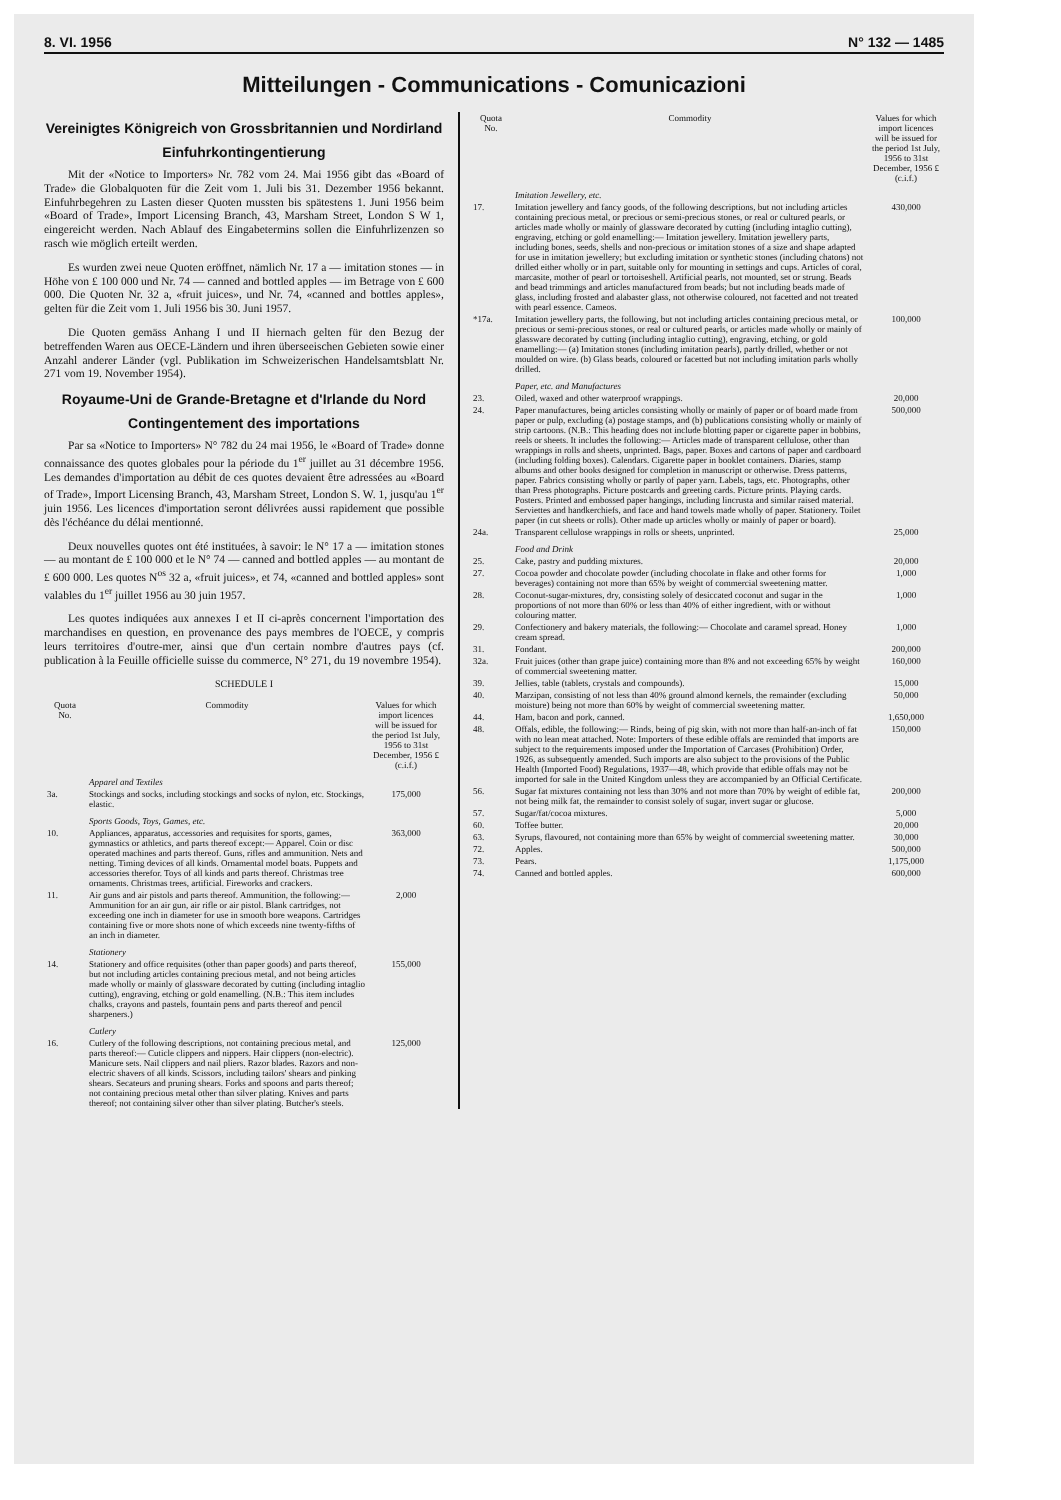8. VI. 1956 N° 132 — 1485
Mitteilungen - Communications - Comunicazioni
Vereinigtes Königreich von Grossbritannien und Nordirland
Einfuhrkontingentierung
Mit der «Notice to Importers» Nr. 782 vom 24. Mai 1956 gibt das «Board of Trade» die Globalquoten für die Zeit vom 1. Juli bis 31. Dezember 1956 bekannt. Einfuhrbegehren zu Lasten dieser Quoten mussten bis spätestens 1. Juni 1956 beim «Board of Trade», Import Licensing Branch, 43, Marsham Street, London S W 1, eingereicht werden. Nach Ablauf des Eingabetermins sollen die Einfuhrlizenzen so rasch wie möglich erteilt werden.
Es wurden zwei neue Quoten eröffnet, nämlich Nr. 17 a — imitation stones — in Höhe von £ 100 000 und Nr. 74 — canned and bottled apples — im Betrage von £ 600 000. Die Quoten Nr. 32 a, «fruit juices», und Nr. 74, «canned and bottles apples», gelten für die Zeit vom 1. Juli 1956 bis 30. Juni 1957.
Die Quoten gemäss Anhang I und II hiernach gelten für den Bezug der betreffenden Waren aus OECE-Ländern und ihren überseeischen Gebieten sowie einer Anzahl anderer Länder (vgl. Publikation im Schweizerischen Handelsamtsblatt Nr. 271 vom 19. November 1954).
Royaume-Uni de Grande-Bretagne et d'Irlande du Nord
Contingentement des importations
Par sa «Notice to Importers» N° 782 du 24 mai 1956, le «Board of Trade» donne connaissance des quotes globales pour la période du 1<sup>er</sup> juillet au 31 décembre 1956. Les demandes d'importation au débit de ces quotes devaient être adressées au «Board of Trade», Import Licensing Branch, 43, Marsham Street, London S. W. 1, jusqu'au 1<sup>er</sup> juin 1956. Les licences d'importation seront délivrées aussi rapidement que possible dès l'échéance du délai mentionné.
Deux nouvelles quotes ont été instituées, à savoir: le N° 17 a — imitation stones — au montant de £ 100 000 et le N° 74 — canned and bottled apples — au montant de £ 600 000. Les quotes N<sup>os</sup> 32 a, «fruit juices», et 74, «canned and bottled apples» sont valables du 1<sup>er</sup> juillet 1956 au 30 juin 1957.
Les quotes indiquées aux annexes I et II ci-après concernent l'importation des marchandises en question, en provenance des pays membres de l'OECE, y compris leurs territoires d'outre-mer, ainsi que d'un certain nombre d'autres pays (cf. publication à la Feuille officielle suisse du commerce, N° 271, du 19 novembre 1954).
SCHEDULE I
| Quota No. | Commodity | Values for which import licences will be issued for the period 1st July, 1956 to 31st December, 1956 £ (c.i.f.) |
| --- | --- | --- |
| | Apparel and Textiles | |
| 3a. | Stockings and socks, including stockings and socks of nylon, etc. Stockings, elastic. | 175,000 |
| | Sports Goods, Toys, Games, etc. | |
| 10. | Appliances, apparatus, accessories and requisites for sports, games, gymnastics or athletics, and parts thereof except:— Apparel. Coin or disc operated machines and parts thereof. Guns, rifles and ammunition. Nets and netting. Timing devices of all kinds. Ornamental model boats. Puppets and accessories therefor. Toys of all kinds and parts thereof. Christmas tree ornaments. Christmas trees, artificial. Fireworks and crackers. | 363,000 |
| 11. | Air guns and air pistols and parts thereof. Ammunition, the following:— Ammunition for an air gun, air rifle or air pistol. Blank cartridges, not exceeding one inch in diameter for use in smooth bore weapons. Cartridges containing five or more shots none of which exceeds nine twenty-fifths of an inch in diameter. | 2,000 |
| | Stationery | |
| 14. | Stationery and office requisites (other than paper goods) and parts thereof, but not including articles containing precious metal, and not being articles made wholly or mainly of glassware decorated by cutting (including intaglio cutting), engraving, etching or gold enamelling. (N.B.: This item includes chalks, crayons and pastels, fountain pens and parts thereof and pencil sharpeners.) | 155,000 |
| | Cutlery | |
| 16. | Cutlery of the following descriptions, not containing precious metal, and parts thereof:— Cuticle clippers and nippers. Hair clippers (non-electric). Manicure sets. Nail clippers and nail pliers. Razor blades. Razors and non-electric shavers of all kinds. Scissors, including tailors' shears and pinking shears. Secateurs and pruning shears. Forks and spoons and parts thereof; not containing precious metal other than silver plating. Knives and parts thereof; not containing silver other than silver plating. Butcher's steels. | 125,000 |
| Quota No. | Commodity | Values for which import licences will be issued for the period 1st July, 1956 to 31st December, 1956 £ (c.i.f.) |
| --- | --- | --- |
| | Imitation Jewellery, etc. | |
| 17. | Imitation jewellery and fancy goods, of the following descriptions, but not including articles containing precious metal, or precious or semi-precious stones, or real or cultured pearls, or articles made wholly or mainly of glassware decorated by cutting (including intaglio cutting), engraving, etching or gold enamelling:— Imitation jewellery. Imitation jewellery parts, including bones, seeds, shells and non-precious or imitation stones of a size and shape adapted for use in imitation jewellery; but excluding imitation or synthetic stones (including chatons) not drilled either wholly or in part, suitable only for mounting in settings and cups. Articles of coral, marcasite, mother of pearl or tortoiseshell. Artificial pearls, not mounted, set or strung. Beads and bead trimmings and articles manufactured from beads; but not including beads made of glass, including frosted and alabaster glass, not otherwise coloured, not facetted and not treated with pearl essence. Cameos. | 430,000 |
| *17a. | Imitation jewellery parts, the following, but not including articles containing precious metal, or precious or semi-precious stones, or real or cultured pearls, or articles made wholly or mainly of glassware decorated by cutting (including intaglio cutting), engraving, etching, or gold enamelling:— (a) Imitation stones (including imitation pearls), partly drilled, whether or not moulded on wire. (b) Glass beads, coloured or facetted but not including imitation parls wholly drilled. | 100,000 |
| | Paper, etc. and Manufactures | |
| 23. | Oiled, waxed and other waterproof wrappings. | 20,000 |
| 24. | Paper manufactures, being articles consisting wholly or mainly of paper or of board made from paper or pulp, excluding (a) postage stamps, and (b) publications consisting wholly or mainly of strip cartoons. (N.B.: This heading does not include blotting paper or cigarette paper in bobbins, reels or sheets. It includes the following:— Articles made of transparent cellulose, other than wrappings in rolls and sheets, unprinted. Bags, paper. Boxes and cartons of paper and cardboard (including folding boxes). Calendars. Cigarette paper in booklet containers. Diaries, stamp albums and other books designed for completion in manuscript or otherwise. Dress patterns, paper. Fabrics consisting wholly or partly of paper yarn. Labels, tags, etc. Photographs, other than Press photographs. Picture postcards and greeting cards. Picture prints. Playing cards. Posters. Printed and embossed paper hangings, including lincrusta and similar raised material. Serviettes and handkerchiefs, and face and hand towels made wholly of paper. Stationery. Toilet paper (in cut sheets or rolls). Other made up articles wholly or mainly of paper or board). | 500,000 |
| 24a. | Transparent cellulose wrappings in rolls or sheets, unprinted. | 25,000 |
| | Food and Drink | |
| 25. | Cake, pastry and pudding mixtures. | 20,000 |
| 27. | Cocoa powder and chocolate powder (including chocolate in flake and other forms for beverages) containing not more than 65% by weight of commercial sweetening matter. | 1,000 |
| 28. | Coconut-sugar-mixtures, dry, consisting solely of desiccated coconut and sugar in the proportions of not more than 60% or less than 40% of either ingredient, with or without colouring matter. | 1,000 |
| 29. | Confectionery and bakery materials, the following:— Chocolate and caramel spread. Honey cream spread. | 1,000 |
| 31. | Fondant. | 200,000 |
| 32a. | Fruit juices (other than grape juice) containing more than 8% and not exceeding 65% by weight of commercial sweetening matter. | 160,000 |
| 39. | Jellies, table (tablets, crystals and compounds). | 15,000 |
| 40. | Marzipan, consisting of not less than 40% ground almond kernels, the remainder (excluding moisture) being not more than 60% by weight of commercial sweetening matter. | 50,000 |
| 44. | Ham, bacon and pork, canned. | 1,650,000 |
| 48. | Offals, edible, the following:— Rinds, being of pig skin, with not more than half-an-inch of fat with no lean meat attached. Note: Importers of these edible offals are reminded that imports are subject to the requirements imposed under the Importation of Carcases (Prohibition) Order, 1926, as subsequently amended. Such imports are also subject to the provisions of the Public Health (Imported Food) Regulations, 1937—48, which provide that edible offals may not be imported for sale in the United Kingdom unless they are accompanied by an Official Certificate. | 150,000 |
| 56. | Sugar fat mixtures containing not less than 30% and not more than 70% by weight of edible fat, not being milk fat, the remainder to consist solely of sugar, invert sugar or glucose. | 200,000 |
| 57. | Sugar/fat/cocoa mixtures. | 5,000 |
| 60. | Toffee butter. | 20,000 |
| 63. | Syrups, flavoured, not containing more than 65% by weight of commercial sweetening matter. | 30,000 |
| 72. | Apples. | 500,000 |
| 73. | Pears. | 1,175,000 |
| 74. | Canned and bottled apples. | 600,000 |